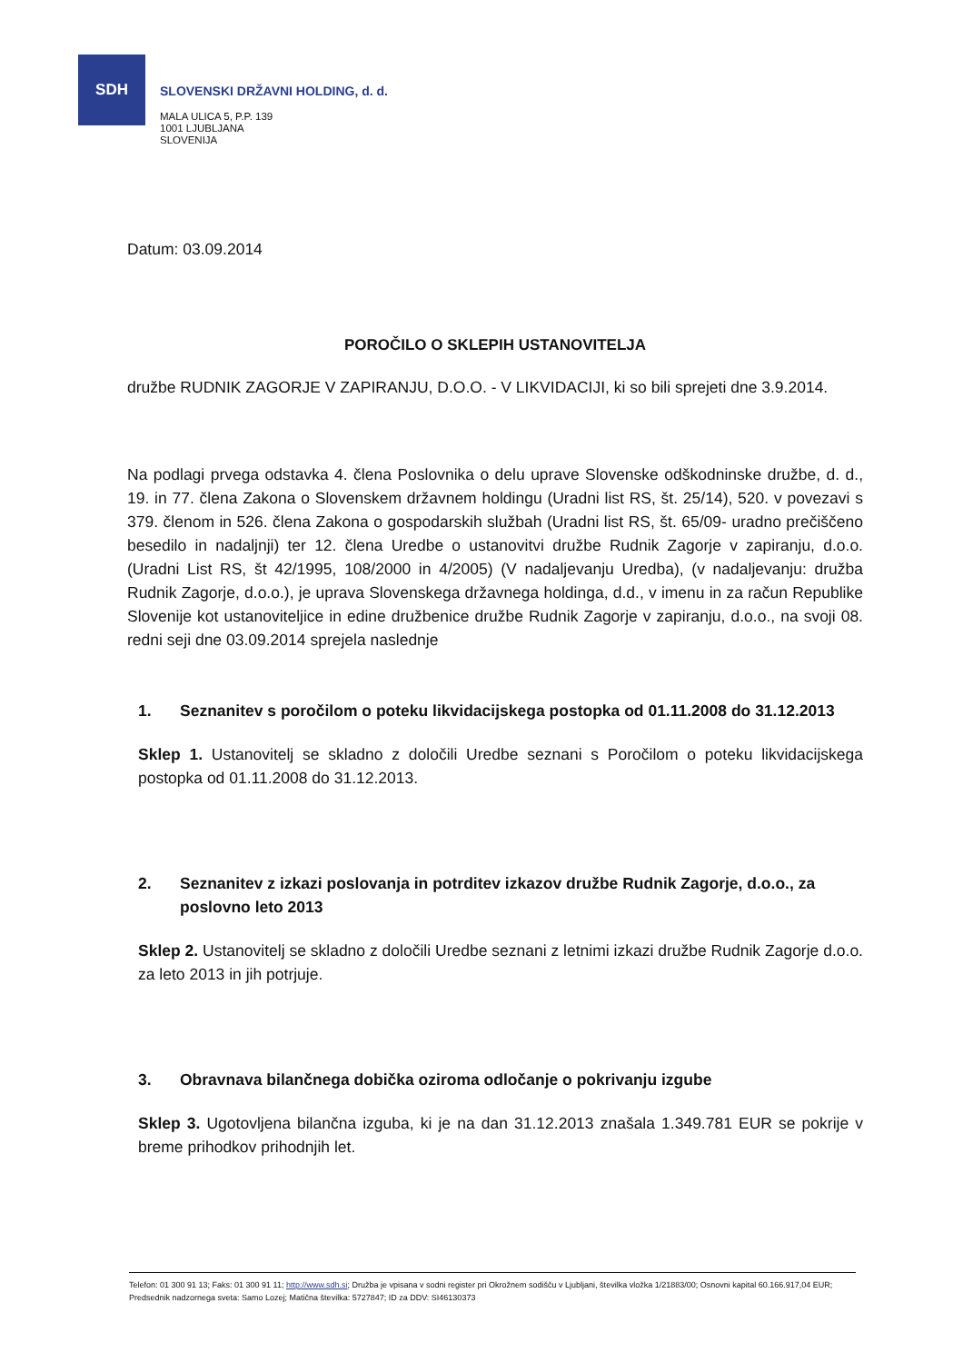SDH
SLOVENSKI DRŽAVNI HOLDING, d. d.
MALA ULICA 5, P.P. 139
1001 LJUBLJANA
SLOVENIJA
Datum: 03.09.2014
POROČILO O SKLEPIH USTANOVITELJA
družbe RUDNIK ZAGORJE V ZAPIRANJU, D.O.O. - V LIKVIDACIJI, ki so bili sprejeti dne 3.9.2014.
Na podlagi prvega odstavka 4. člena Poslovnika o delu uprave Slovenske odškodninske družbe, d. d., 19. in 77. člena Zakona o Slovenskem državnem holdingu (Uradni list RS, št. 25/14), 520. v povezavi s 379. členom in 526. člena Zakona o gospodarskih službah (Uradni list RS, št. 65/09- uradno prečiščeno besedilo in nadaljnji) ter 12. člena Uredbe o ustanovitvi družbe Rudnik Zagorje v zapiranju, d.o.o. (Uradni List RS, št 42/1995, 108/2000 in 4/2005) (V nadaljevanju Uredba), (v nadaljevanju: družba Rudnik Zagorje, d.o.o.), je uprava Slovenskega državnega holdinga, d.d., v imenu in za račun Republike Slovenije kot ustanoviteljice in edine družbenice družbe Rudnik Zagorje v zapiranju, d.o.o., na svoji 08. redni seji dne 03.09.2014 sprejela naslednje
1. Seznanitev s poročilom o poteku likvidacijskega postopka od 01.11.2008 do 31.12.2013
Sklep 1. Ustanovitelj se skladno z določili Uredbe seznani s Poročilom o poteku likvidacijskega postopka od 01.11.2008 do 31.12.2013.
2. Seznanitev z izkazi poslovanja in potrditev izkazov družbe Rudnik Zagorje, d.o.o., za poslovno leto 2013
Sklep 2. Ustanovitelj se skladno z določili Uredbe seznani z letnimi izkazi družbe Rudnik Zagorje d.o.o. za leto 2013 in jih potrjuje.
3. Obravnava bilančnega dobička oziroma odločanje o pokrivanju izgube
Sklep 3. Ugotovljena bilančna izguba, ki je na dan 31.12.2013 znašala 1.349.781 EUR se pokrije v breme prihodkov prihodnjih let.
Telefon: 01 300 91 13; Faks: 01 300 91 11; http://www.sdh.si; Družba je vpisana v sodni register pri Okrožnem sodišču v Ljubljani, številka vložka 1/21883/00; Osnovni kapital 60.166.917,04 EUR; Predsednik nadzornega sveta: Samo Lozej; Matična številka: 5727847; ID za DDV: SI46130373